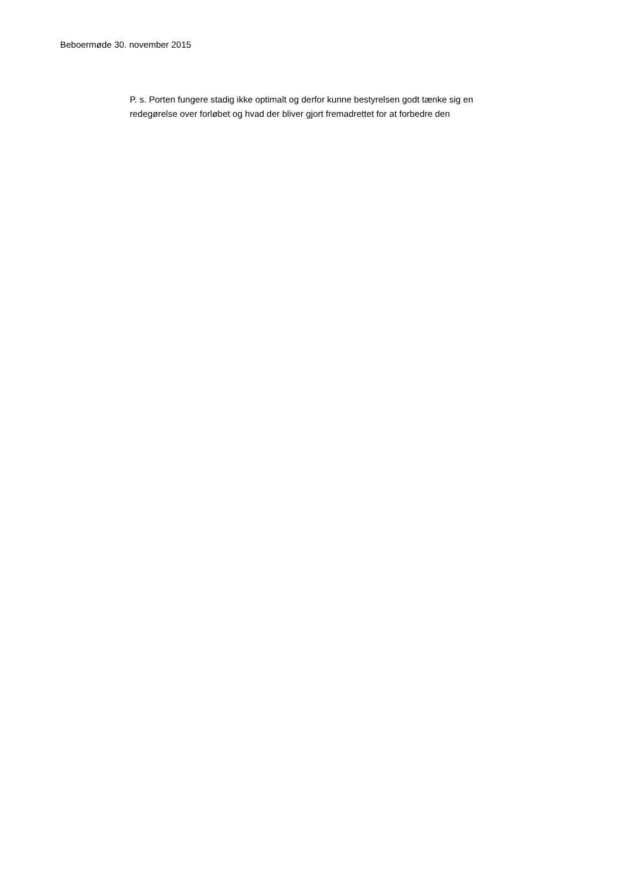Beboermøde 30. november 2015
P. s. Porten fungere stadig ikke optimalt og derfor kunne bestyrelsen godt tænke sig en
redegørelse over forløbet og hvad der bliver gjort fremadrettet for at forbedre den